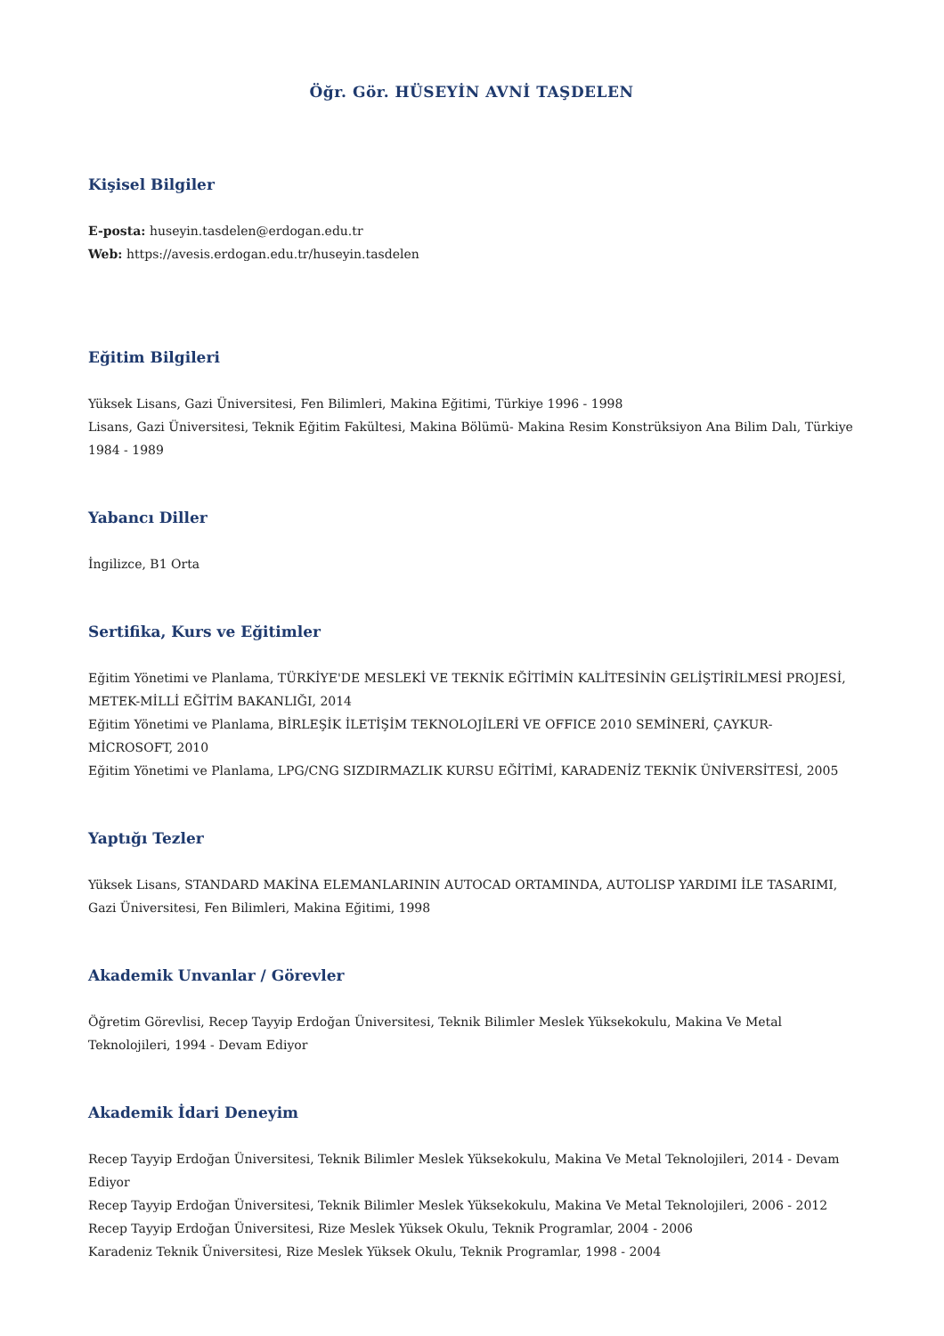Öğr. Gör. HÜSEYİN AVNİ TAŞDELEN
Kişisel Bilgiler
E-posta: huseyin.tasdelen@erdogan.edu.tr
Web: https://avesis.erdogan.edu.tr/huseyin.tasdelen
Eğitim Bilgileri
Yüksek Lisans, Gazi Üniversitesi, Fen Bilimleri, Makina Eğitimi, Türkiye 1996 - 1998
Lisans, Gazi Üniversitesi, Teknik Eğitim Fakültesi, Makina Bölümü- Makina Resim Konstrüksiyon Ana Bilim Dalı, Türkiye 1984 - 1989
Yabancı Diller
İngilizce, B1 Orta
Sertifika, Kurs ve Eğitimler
Eğitim Yönetimi ve Planlama, TÜRKİYE'DE MESLEKİ VE TEKNİK EĞİTİMİN KALİTESİNİN GELİŞTİRİLMESİ PROJESİ, METEK-MİLLİ EĞİTİM BAKANLIĞI, 2014
Eğitim Yönetimi ve Planlama, BİRLEŞİK İLETİŞİM TEKNOLOJİLERİ VE OFFICE 2010 SEMİNERİ, ÇAYKUR-MİCROSOFT, 2010
Eğitim Yönetimi ve Planlama, LPG/CNG SIZDIRMAZLIK KURSU EĞİTİMİ, KARADENİZ TEKNİK ÜNİVERSİTESİ, 2005
Yaptığı Tezler
Yüksek Lisans, STANDARD MAKİNA ELEMANLARININ AUTOCAD ORTAMINDA, AUTOLISP YARDIMI İLE TASARIMI, Gazi Üniversitesi, Fen Bilimleri, Makina Eğitimi, 1998
Akademik Unvanlar / Görevler
Öğretim Görevlisi, Recep Tayyip Erdoğan Üniversitesi, Teknik Bilimler Meslek Yüksekokulu, Makina Ve Metal Teknolojileri, 1994 - Devam Ediyor
Akademik İdari Deneyim
Recep Tayyip Erdoğan Üniversitesi, Teknik Bilimler Meslek Yüksekokulu, Makina Ve Metal Teknolojileri, 2014 - Devam Ediyor
Recep Tayyip Erdoğan Üniversitesi, Teknik Bilimler Meslek Yüksekokulu, Makina Ve Metal Teknolojileri, 2006 - 2012
Recep Tayyip Erdoğan Üniversitesi, Rize Meslek Yüksek Okulu, Teknik Programlar, 2004 - 2006
Karadeniz Teknik Üniversitesi, Rize Meslek Yüksek Okulu, Teknik Programlar, 1998 - 2004